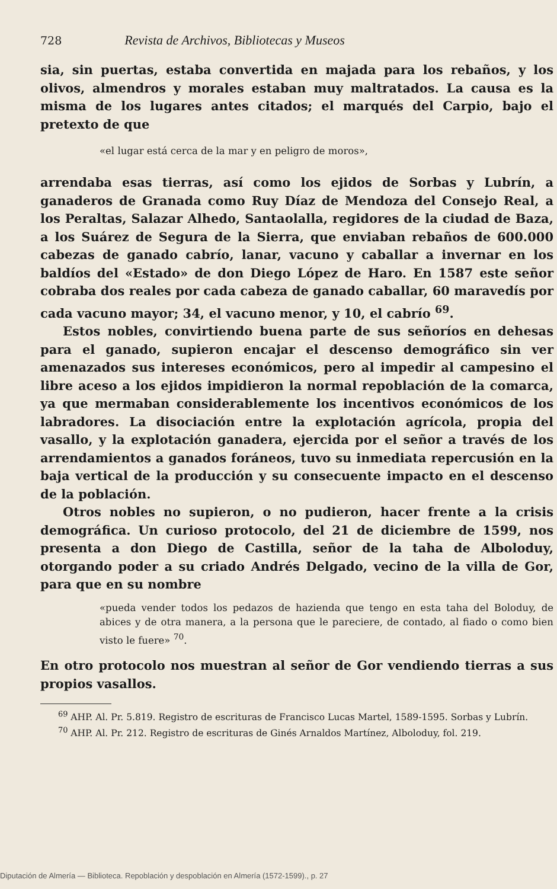728 Revista de Archivos, Bibliotecas y Museos
sia, sin puertas, estaba convertida en majada para los rebaños, y los olivos, almendros y morales estaban muy maltratados. La causa es la misma de los lugares antes citados; el marqués del Carpio, bajo el pretexto de que
«el lugar está cerca de la mar y en peligro de moros»,
arrendaba esas tierras, así como los ejidos de Sorbas y Lubrín, a ganaderos de Granada como Ruy Díaz de Mendoza del Consejo Real, a los Peraltas, Salazar Alhedo, Santaolalla, regidores de la ciudad de Baza, a los Suárez de Segura de la Sierra, que enviaban rebaños de 600.000 cabezas de ganado cabrío, lanar, vacuno y caballar a invernar en los baldíos del «Estado» de don Diego López de Haro. En 1587 este señor cobraba dos reales por cada cabeza de ganado caballar, 60 maravedís por cada vacuno mayor; 34, el vacuno menor, y 10, el cabrío <sup>69</sup>.
Estos nobles, convirtiendo buena parte de sus señoríos en dehesas para el ganado, supieron encajar el descenso demográfico sin ver amenazados sus intereses económicos, pero al impedir al campesino el libre aceso a los ejidos impidieron la normal repoblación de la comarca, ya que mermaban considerablemente los incentivos económicos de los labradores. La disociación entre la explotación agrícola, propia del vasallo, y la explotación ganadera, ejercida por el señor a través de los arrendamientos a ganados foráneos, tuvo su inmediata repercusión en la baja vertical de la producción y su consecuente impacto en el descenso de la población.
Otros nobles no supieron, o no pudieron, hacer frente a la crisis demográfica. Un curioso protocolo, del 21 de diciembre de 1599, nos presenta a don Diego de Castilla, señor de la taha de Alboloduy, otorgando poder a su criado Andrés Delgado, vecino de la villa de Gor, para que en su nombre
«pueda vender todos los pedazos de hazienda que tengo en esta taha del Boloduy, de abices y de otra manera, a la persona que le pareciere, de contado, al fiado o como bien visto le fuere» <sup>70</sup>.
En otro protocolo nos muestran al señor de Gor vendiendo tierras a sus propios vasallos.
<sup>69</sup> AHP. Al. Pr. 5.819. Registro de escrituras de Francisco Lucas Martel, 1589-1595. Sorbas y Lubrín.
<sup>70</sup> AHP. Al. Pr. 212. Registro de escrituras de Ginés Arnaldos Martínez, Alboloduy, fol. 219.
Diputación de Almería — Biblioteca. Repoblación y despoblación en Almería (1572-1599)., p. 27